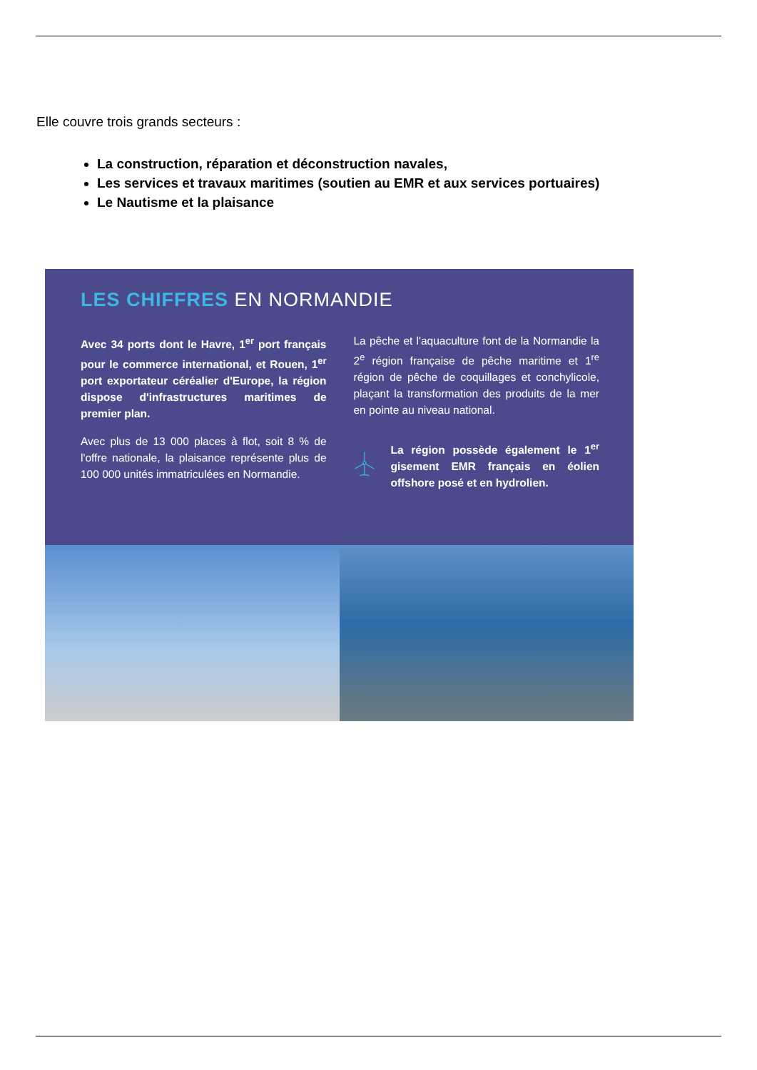Elle couvre trois grands secteurs :
La construction, réparation et déconstruction navales,
Les services et travaux maritimes (soutien au EMR et aux services portuaires)
Le Nautisme et la plaisance
LES CHIFFRES EN NORMANDIE
Avec 34 ports dont le Havre, 1<sup>er</sup> port français pour le commerce international, et Rouen, 1<sup>er</sup> port exportateur céréalier d'Europe, la région dispose d'infrastructures maritimes de premier plan.
Avec plus de 13 000 places à flot, soit 8 % de l'offre nationale, la plaisance représente plus de 100 000 unités immatriculées en Normandie.
La pêche et l'aquaculture font de la Normandie la 2<sup>e</sup> région française de pêche maritime et 1<sup>re</sup> région de pêche de coquillages et conchylicole, plaçant la transformation des produits de la mer en pointe au niveau national.
La région possède également le 1<sup>er</sup> gisement EMR français en éolien offshore posé et en hydrolien.